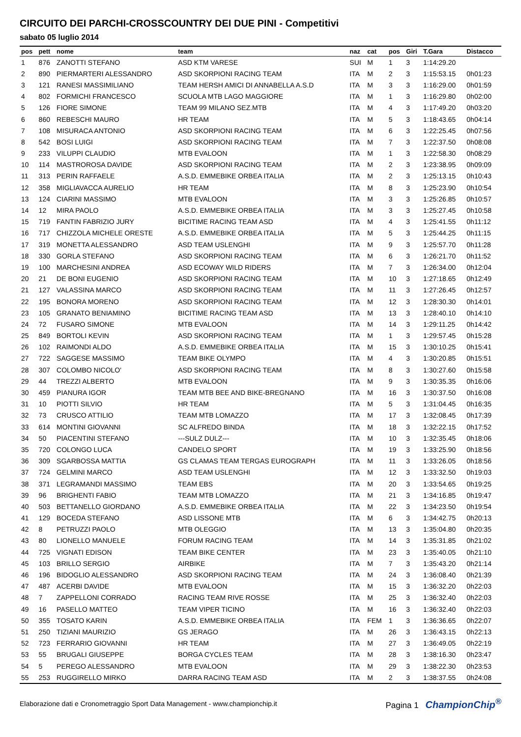CIRCUITO DEI PARCHI-CROSSCOUNTRY DEI DUE PINI - Competitivi
sabato 05 luglio 2014
| pos | pett | nome | team | naz | cat | pos | Giri | T.Gara | Distacco |
| --- | --- | --- | --- | --- | --- | --- | --- | --- | --- |
| 1 | 876 | ZANOTTI STEFANO | ASD KTM VARESE | SUI | M | 1 | 3 | 1:14:29.20 | |
| 2 | 890 | PIERMARTERI ALESSANDRO | ASD SKORPIONI RACING TEAM | ITA | M | 2 | 3 | 1:15:53.15 | 0h01:23 |
| 3 | 121 | RANESI MASSIMILIANO | TEAM HERSH AMICI DI ANNABELLA A.S.D | ITA | M | 3 | 3 | 1:16:29.00 | 0h01:59 |
| 4 | 802 | FORMICHI FRANCESCO | SCUOLA MTB LAGO MAGGIORE | ITA | M | 1 | 3 | 1:16:29.80 | 0h02:00 |
| 5 | 126 | FIORE SIMONE | TEAM 99 MILANO SEZ.MTB | ITA | M | 4 | 3 | 1:17:49.20 | 0h03:20 |
| 6 | 860 | REBESCHI MAURO | HR TEAM | ITA | M | 5 | 3 | 1:18:43.65 | 0h04:14 |
| 7 | 108 | MISURACA ANTONIO | ASD SKORPIONI RACING TEAM | ITA | M | 6 | 3 | 1:22:25.45 | 0h07:56 |
| 8 | 542 | BOSI LUIGI | ASD SKORPIONI RACING TEAM | ITA | M | 7 | 3 | 1:22:37.50 | 0h08:08 |
| 9 | 233 | VILUPPI CLAUDIO | MTB EVALOON | ITA | M | 1 | 3 | 1:22:58.30 | 0h08:29 |
| 10 | 114 | MASTROROSA DAVIDE | ASD SKORPIONI RACING TEAM | ITA | M | 2 | 3 | 1:23:38.95 | 0h09:09 |
| 11 | 313 | PERIN RAFFAELE | A.S.D. EMMEBIKE ORBEA ITALIA | ITA | M | 2 | 3 | 1:25:13.15 | 0h10:43 |
| 12 | 358 | MIGLIAVACCA AURELIO | HR TEAM | ITA | M | 8 | 3 | 1:25:23.90 | 0h10:54 |
| 13 | 124 | CIARINI MASSIMO | MTB EVALOON | ITA | M | 3 | 3 | 1:25:26.85 | 0h10:57 |
| 14 | 12 | MIRA PAOLO | A.S.D. EMMEBIKE ORBEA ITALIA | ITA | M | 3 | 3 | 1:25:27.45 | 0h10:58 |
| 15 | 719 | FANTIN FABRIZIO JURY | BICITIME RACING TEAM ASD | ITA | M | 4 | 3 | 1:25:41.55 | 0h11:12 |
| 16 | 717 | CHIZZOLA MICHELE ORESTE | A.S.D. EMMEBIKE ORBEA ITALIA | ITA | M | 5 | 3 | 1:25:44.25 | 0h11:15 |
| 17 | 319 | MONETTA ALESSANDRO | ASD TEAM USLENGHI | ITA | M | 9 | 3 | 1:25:57.70 | 0h11:28 |
| 18 | 330 | GORLA STEFANO | ASD SKORPIONI RACING TEAM | ITA | M | 6 | 3 | 1:26:21.70 | 0h11:52 |
| 19 | 100 | MARCHESINI ANDREA | ASD ECOWAY WILD RIDERS | ITA | M | 7 | 3 | 1:26:34.00 | 0h12:04 |
| 20 | 21 | DE BONI EUGENIO | ASD SKORPIONI RACING TEAM | ITA | M | 10 | 3 | 1:27:18.65 | 0h12:49 |
| 21 | 127 | VALASSINA MARCO | ASD SKORPIONI RACING TEAM | ITA | M | 11 | 3 | 1:27:26.45 | 0h12:57 |
| 22 | 195 | BONORA MORENO | ASD SKORPIONI RACING TEAM | ITA | M | 12 | 3 | 1:28:30.30 | 0h14:01 |
| 23 | 105 | GRANATO BENIAMINO | BICITIME RACING TEAM ASD | ITA | M | 13 | 3 | 1:28:40.10 | 0h14:10 |
| 24 | 72 | FUSARO SIMONE | MTB EVALOON | ITA | M | 14 | 3 | 1:29:11.25 | 0h14:42 |
| 25 | 849 | BORTOLI KEVIN | ASD SKORPIONI RACING TEAM | ITA | M | 1 | 3 | 1:29:57.45 | 0h15:28 |
| 26 | 102 | RAIMONDI ALDO | A.S.D. EMMEBIKE ORBEA ITALIA | ITA | M | 15 | 3 | 1:30:10.25 | 0h15:41 |
| 27 | 722 | SAGGESE MASSIMO | TEAM BIKE OLYMPO | ITA | M | 4 | 3 | 1:30:20.85 | 0h15:51 |
| 28 | 307 | COLOMBO NICOLO' | ASD SKORPIONI RACING TEAM | ITA | M | 8 | 3 | 1:30:27.60 | 0h15:58 |
| 29 | 44 | TREZZI ALBERTO | MTB EVALOON | ITA | M | 9 | 3 | 1:30:35.35 | 0h16:06 |
| 30 | 459 | PIANURA IGOR | TEAM MTB BEE AND BIKE-BREGNANO | ITA | M | 16 | 3 | 1:30:37.50 | 0h16:08 |
| 31 | 10 | PIOTTI SILVIO | HR TEAM | ITA | M | 5 | 3 | 1:31:04.45 | 0h16:35 |
| 32 | 73 | CRUSCO ATTILIO | TEAM MTB LOMAZZO | ITA | M | 17 | 3 | 1:32:08.45 | 0h17:39 |
| 33 | 614 | MONTINI GIOVANNI | SC ALFREDO BINDA | ITA | M | 18 | 3 | 1:32:22.15 | 0h17:52 |
| 34 | 50 | PIACENTINI STEFANO | ---SULZ DULZ--- | ITA | M | 10 | 3 | 1:32:35.45 | 0h18:06 |
| 35 | 720 | COLONGO LUCA | CANDELO SPORT | ITA | M | 19 | 3 | 1:33:25.90 | 0h18:56 |
| 36 | 309 | SGARBOSSA MATTIA | GS CLAMAS TEAM TERGAS EUROGRAPH | ITA | M | 11 | 3 | 1:33:26.05 | 0h18:56 |
| 37 | 724 | GELMINI MARCO | ASD TEAM USLENGHI | ITA | M | 12 | 3 | 1:33:32.50 | 0h19:03 |
| 38 | 371 | LEGRAMANDI MASSIMO | TEAM EBS | ITA | M | 20 | 3 | 1:33:54.65 | 0h19:25 |
| 39 | 96 | BRIGHENTI FABIO | TEAM MTB LOMAZZO | ITA | M | 21 | 3 | 1:34:16.85 | 0h19:47 |
| 40 | 503 | BETTANELLO GIORDANO | A.S.D. EMMEBIKE ORBEA ITALIA | ITA | M | 22 | 3 | 1:34:23.50 | 0h19:54 |
| 41 | 129 | BOCEDA STEFANO | ASD LISSONE MTB | ITA | M | 6 | 3 | 1:34:42.75 | 0h20:13 |
| 42 | 8 | PETRUZZI PAOLO | MTB OLEGGIO | ITA | M | 13 | 3 | 1:35:04.80 | 0h20:35 |
| 43 | 80 | LIONELLO MANUELE | FORUM RACING TEAM | ITA | M | 14 | 3 | 1:35:31.85 | 0h21:02 |
| 44 | 725 | VIGNATI EDISON | TEAM BIKE CENTER | ITA | M | 23 | 3 | 1:35:40.05 | 0h21:10 |
| 45 | 103 | BRILLO SERGIO | AIRBIKE | ITA | M | 7 | 3 | 1:35:43.20 | 0h21:14 |
| 46 | 196 | BIDOGLIO ALESSANDRO | ASD SKORPIONI RACING TEAM | ITA | M | 24 | 3 | 1:36:08.40 | 0h21:39 |
| 47 | 487 | ACERBI DAVIDE | MTB EVALOON | ITA | M | 15 | 3 | 1:36:32.20 | 0h22:03 |
| 48 | 7 | ZAPPELLONI CORRADO | RACING TEAM RIVE ROSSE | ITA | M | 25 | 3 | 1:36:32.40 | 0h22:03 |
| 49 | 16 | PASELLO MATTEO | TEAM VIPER TICINO | ITA | M | 16 | 3 | 1:36:32.40 | 0h22:03 |
| 50 | 355 | TOSATO KARIN | A.S.D. EMMEBIKE ORBEA ITALIA | ITA | FEM | 1 | 3 | 1:36:36.65 | 0h22:07 |
| 51 | 250 | TIZIANI MAURIZIO | GS JERAGO | ITA | M | 26 | 3 | 1:36:43.15 | 0h22:13 |
| 52 | 723 | FERRARIO GIOVANNI | HR TEAM | ITA | M | 27 | 3 | 1:36:49.05 | 0h22:19 |
| 53 | 55 | BRUGALI GIUSEPPE | BORGA CYCLES TEAM | ITA | M | 28 | 3 | 1:38:16.30 | 0h23:47 |
| 54 | 5 | PEREGO ALESSANDRO | MTB EVALOON | ITA | M | 29 | 3 | 1:38:22.30 | 0h23:53 |
| 55 | 253 | RUGGIRELLO MIRKO | DARRA RACING TEAM ASD | ITA | M | 2 | 3 | 1:38:37.55 | 0h24:08 |
Elaborazione dati e Cronometraggio Sport Data Management - www.championchip.it Pagina 1 ChampionChip<sup>®</sup>